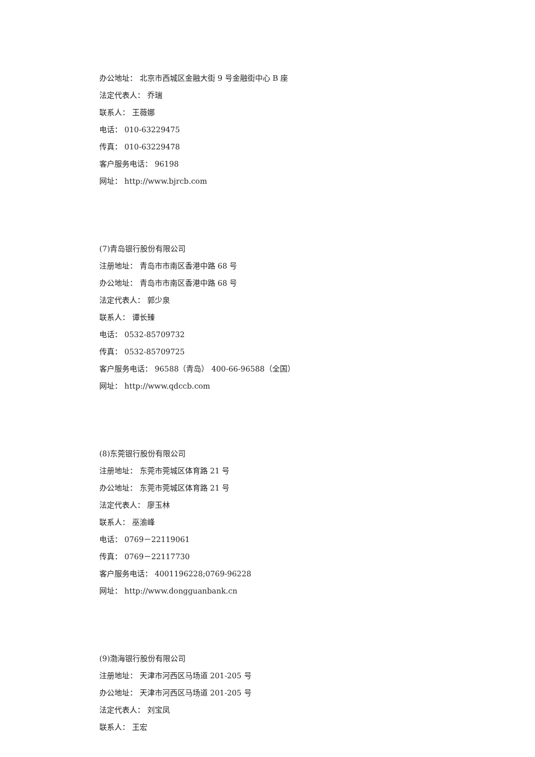办公地址： 北京市西城区金融大街 9 号金融街中心 B 座
法定代表人： 乔瑞
联系人： 王薇娜
电话： 010-63229475
传真： 010-63229478
客户服务电话： 96198
网址： http://www.bjrcb.com
(7)青岛银行股份有限公司
注册地址： 青岛市市南区香港中路 68 号
办公地址： 青岛市市南区香港中路 68 号
法定代表人： 郭少泉
联系人： 谭长臻
电话： 0532-85709732
传真： 0532-85709725
客户服务电话： 96588（青岛） 400-66-96588（全国）
网址： http://www.qdccb.com
(8)东莞银行股份有限公司
注册地址： 东莞市莞城区体育路 21 号
办公地址： 东莞市莞城区体育路 21 号
法定代表人： 廖玉林
联系人： 巫渝峰
电话： 0769－22119061
传真： 0769－22117730
客户服务电话： 4001196228;0769-96228
网址： http://www.dongguanbank.cn
(9)渤海银行股份有限公司
注册地址： 天津市河西区马场道 201-205 号
办公地址： 天津市河西区马场道 201-205 号
法定代表人： 刘宝凤
联系人： 王宏